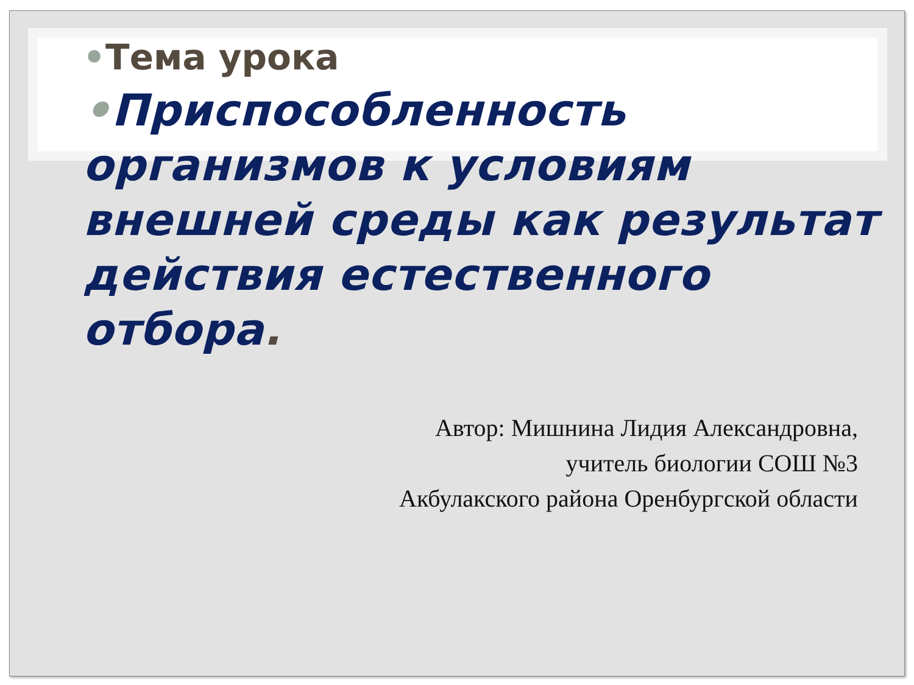•Тема урока
•Приспособленность организмов к условиям внешней среды как результат действия естественного отбора.
Автор: Мишнина Лидия Александровна,
учитель биологии СОШ №3
Акбулакского района Оренбургской области